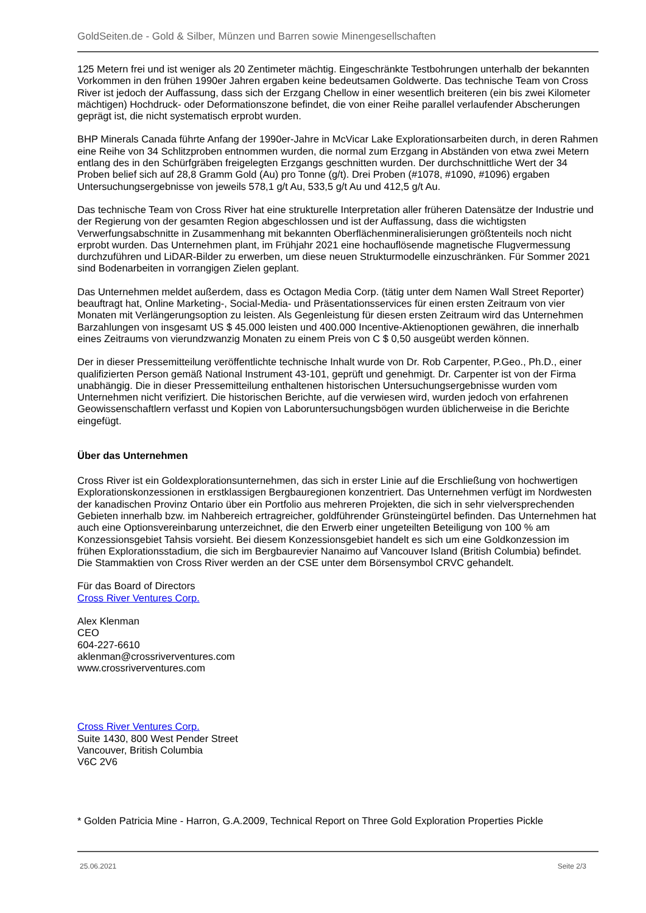GoldSeiten.de - Gold & Silber, Münzen und Barren sowie Minengesellschaften
125 Metern frei und ist weniger als 20 Zentimeter mächtig. Eingeschränkte Testbohrungen unterhalb der bekannten Vorkommen in den frühen 1990er Jahren ergaben keine bedeutsamen Goldwerte. Das technische Team von Cross River ist jedoch der Auffassung, dass sich der Erzgang Chellow in einer wesentlich breiteren (ein bis zwei Kilometer mächtigen) Hochdruck- oder Deformationszone befindet, die von einer Reihe parallel verlaufender Abscherungen geprägt ist, die nicht systematisch erprobt wurden.
BHP Minerals Canada führte Anfang der 1990er-Jahre in McVicar Lake Explorationsarbeiten durch, in deren Rahmen eine Reihe von 34 Schlitzproben entnommen wurden, die normal zum Erzgang in Abständen von etwa zwei Metern entlang des in den Schürfgräben freigelegten Erzgangs geschnitten wurden. Der durchschnittliche Wert der 34 Proben belief sich auf 28,8 Gramm Gold (Au) pro Tonne (g/t). Drei Proben (#1078, #1090, #1096) ergaben Untersuchungsergebnisse von jeweils 578,1 g/t Au, 533,5 g/t Au und 412,5 g/t Au.
Das technische Team von Cross River hat eine strukturelle Interpretation aller früheren Datensätze der Industrie und der Regierung von der gesamten Region abgeschlossen und ist der Auffassung, dass die wichtigsten Verwerfungsabschnitte in Zusammenhang mit bekannten Oberflächenmineralisierungen größtenteils noch nicht erprobt wurden. Das Unternehmen plant, im Frühjahr 2021 eine hochauflösende magnetische Flugvermessung durchzuführen und LiDAR-Bilder zu erwerben, um diese neuen Strukturmodelle einzuschränken. Für Sommer 2021 sind Bodenarbeiten in vorrangigen Zielen geplant.
Das Unternehmen meldet außerdem, dass es Octagon Media Corp. (tätig unter dem Namen Wall Street Reporter) beauftragt hat, Online Marketing-, Social-Media- und Präsentationsservices für einen ersten Zeitraum von vier Monaten mit Verlängerungsoption zu leisten. Als Gegenleistung für diesen ersten Zeitraum wird das Unternehmen Barzahlungen von insgesamt US $ 45.000 leisten und 400.000 Incentive-Aktienoptionen gewähren, die innerhalb eines Zeitraums von vierundzwanzig Monaten zu einem Preis von C $ 0,50 ausgeübt werden können.
Der in dieser Pressemitteilung veröffentlichte technische Inhalt wurde von Dr. Rob Carpenter, P.Geo., Ph.D., einer qualifizierten Person gemäß National Instrument 43-101, geprüft und genehmigt. Dr. Carpenter ist von der Firma unabhängig. Die in dieser Pressemitteilung enthaltenen historischen Untersuchungsergebnisse wurden vom Unternehmen nicht verifiziert. Die historischen Berichte, auf die verwiesen wird, wurden jedoch von erfahrenen Geowissenschaftlern verfasst und Kopien von Laboruntersuchungsbögen wurden üblicherweise in die Berichte eingefügt.
Über das Unternehmen
Cross River ist ein Goldexplorationsunternehmen, das sich in erster Linie auf die Erschließung von hochwertigen Explorationskonzessionen in erstklassigen Bergbauregionen konzentriert. Das Unternehmen verfügt im Nordwesten der kanadischen Provinz Ontario über ein Portfolio aus mehreren Projekten, die sich in sehr vielversprechenden Gebieten innerhalb bzw. im Nahbereich ertragreicher, goldführender Grünsteingürtel befinden. Das Unternehmen hat auch eine Optionsvereinbarung unterzeichnet, die den Erwerb einer ungeteilten Beteiligung von 100 % am Konzessionsgebiet Tahsis vorsieht. Bei diesem Konzessionsgebiet handelt es sich um eine Goldkonzession im frühen Explorationsstadium, die sich im Bergbaurevier Nanaimo auf Vancouver Island (British Columbia) befindet. Die Stammaktien von Cross River werden an der CSE unter dem Börsensymbol CRVC gehandelt.
Für das Board of Directors
Cross River Ventures Corp.
Alex Klenman
CEO
604-227-6610
aklenman@crossriverventures.com
www.crossriverventures.com
Cross River Ventures Corp.
Suite 1430, 800 West Pender Street
Vancouver, British Columbia
V6C 2V6
* Golden Patricia Mine - Harron, G.A.2009, Technical Report on Three Gold Exploration Properties Pickle
25.06.2021 Seite 2/3